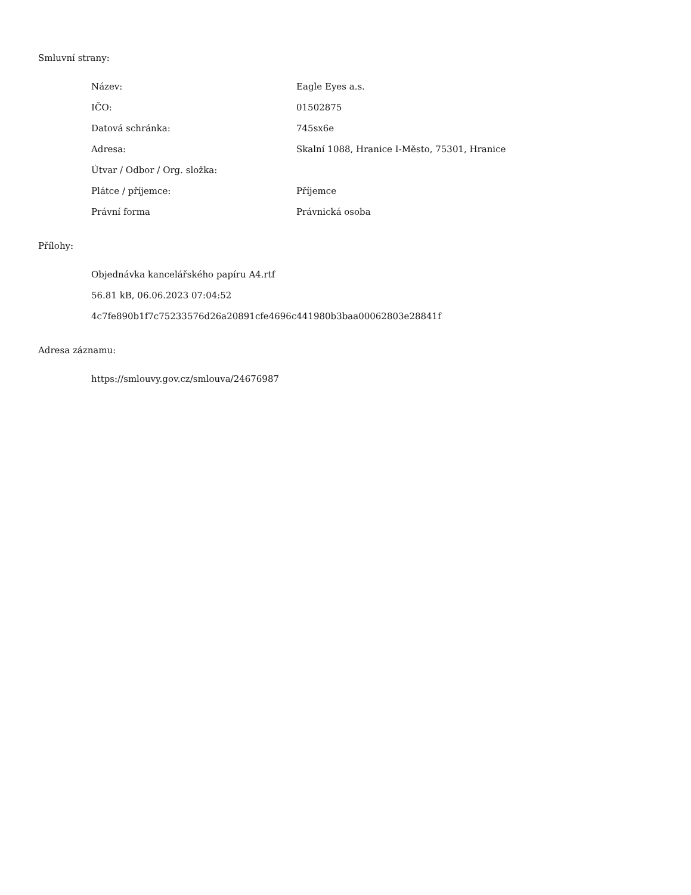Smluvní strany:
| Název: | Eagle Eyes a.s. |
| IČO: | 01502875 |
| Datová schránka: | 745sx6e |
| Adresa: | Skalní 1088, Hranice I-Město, 75301, Hranice |
| Útvar / Odbor / Org. složka: | |
| Plátce / příjemce: | Příjemce |
| Právní forma | Právnická osoba |
Přílohy:
Objednávka kancelářského papíru A4.rtf
56.81 kB, 06.06.2023 07:04:52
4c7fe890b1f7c75233576d26a20891cfe4696c441980b3baa00062803e28841f
Adresa záznamu:
https://smlouvy.gov.cz/smlouva/24676987